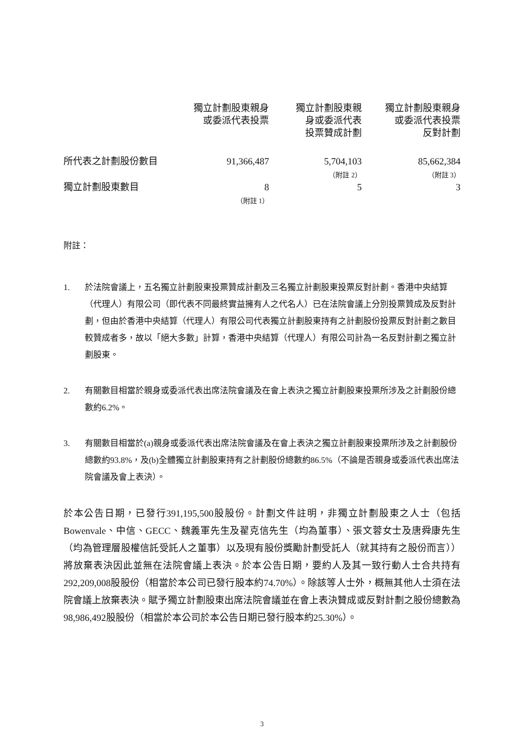| | 獨立計劃股東親身 或委派代表投票 | 獨立計劃股東親 身或委派代表 投票贊成計劃 | 獨立計劃股東親身 或委派代表投票 反對計劃 |
| --- | --- | --- | --- |
| 所代表之計劃股份數目 | 91,366,487 | 5,704,103 （附註 2） | 85,662,384 （附註 3） |
| 獨立計劃股東數目 | 8 （附註 1） | 5 | 3 |
附註：
1. 於法院會議上，五名獨立計劃股東投票贊成計劃及三名獨立計劃股東投票反對計劃。香港中央結算（代理人）有限公司（即代表不同最終實益擁有人之代名人）已在法院會議上分別投票贊成及反對計劃，但由於香港中央結算（代理人）有限公司代表獨立計劃股東持有之計劃股份投票反對計劃之數目較贊成者多，故以「絕大多數」計算，香港中央結算（代理人）有限公司計為一名反對計劃之獨立計劃股東。
2. 有關數目相當於親身或委派代表出席法院會議及在會上表決之獨立計劃股東投票所涉及之計劃股份總數約6.2%。
3. 有關數目相當於(a)親身或委派代表出席法院會議及在會上表決之獨立計劃股東投票所涉及之計劃股份總數約93.8%，及(b)全體獨立計劃股東持有之計劃股份總數約86.5%（不論是否親身或委派代表出席法院會議及會上表決）。
於本公告日期，已發行391,195,500股股份。計劃文件註明，非獨立計劃股東之人士（包括Bowenvale、中信、GECC、魏義軍先生及翟克信先生（均為董事）、張文蓉女士及唐舜康先生（均為管理層股權信託受託人之董事）以及現有股份獎勵計劃受託人（就其持有之股份而言））將放棄表決因此並無在法院會議上表決。於本公告日期，要約人及其一致行動人士合共持有292,209,008股股份（相當於本公司已發行股本約74.70%）。除該等人士外，概無其他人士須在法院會議上放棄表決。賦予獨立計劃股東出席法院會議並在會上表決贊成或反對計劃之股份總數為98,986,492股股份（相當於本公司於本公告日期已發行股本約25.30%）。
3